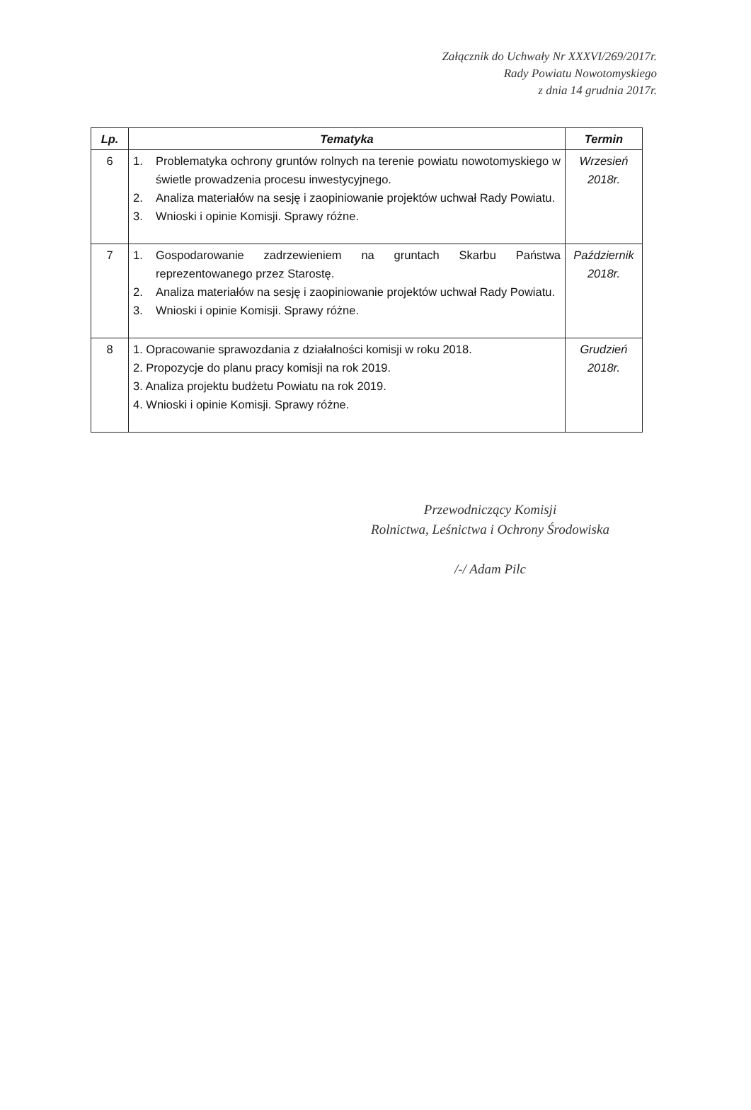Załącznik do Uchwały Nr XXXVI/269/2017r.
Rady Powiatu Nowotomyskiego
z dnia 14 grudnia 2017r.
| Lp. | Tematyka | Termin |
| --- | --- | --- |
| 6 | 1. Problematyka ochrony gruntów rolnych na terenie powiatu nowotomyskiego w świetle prowadzenia procesu inwestycyjnego. 2. Analiza materiałów na sesję i zaopiniowanie projektów uchwał Rady Powiatu. 3. Wnioski i opinie Komisji. Sprawy różne. | Wrzesień 2018r. |
| 7 | 1. Gospodarowanie zadrzewieniem na gruntach Skarbu Państwa reprezentowanego przez Starostę. 2. Analiza materiałów na sesję i zaopiniowanie projektów uchwał Rady Powiatu. 3. Wnioski i opinie Komisji. Sprawy różne. | Październik 2018r. |
| 8 | 1. Opracowanie sprawozdania z działalności komisji w roku 2018. 2. Propozycje do planu pracy komisji na rok 2019. 3. Analiza projektu budżetu Powiatu na rok 2019. 4. Wnioski i opinie Komisji. Sprawy różne. | Grudzień 2018r. |
Przewodniczący Komisji
Rolnictwa, Leśnictwa i Ochrony Środowiska
/-/ Adam Pilc